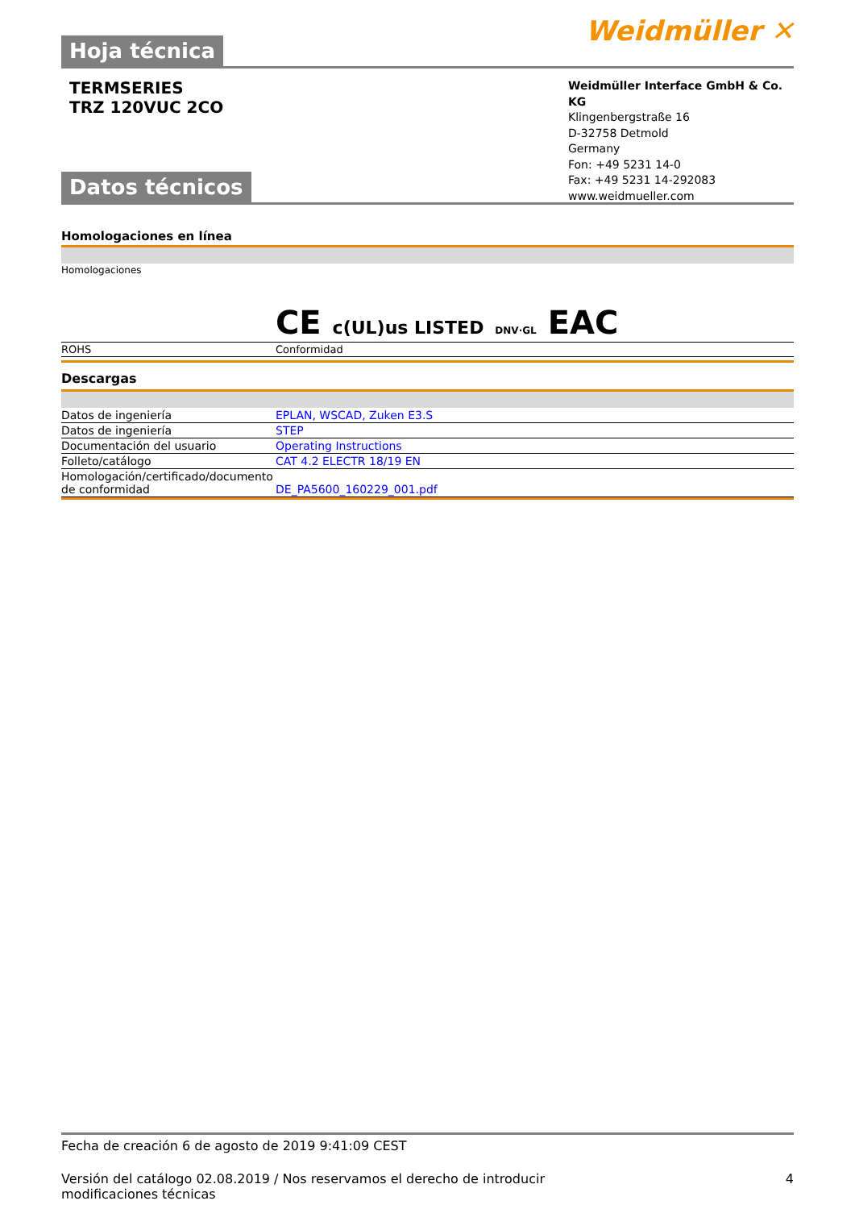Weidmüller ✕
Hoja técnica
TERMSERIES
TRZ 120VUC 2CO
Weidmüller Interface GmbH & Co. KG
Klingenbergstraße 16
D-32758 Detmold
Germany
Fon: +49 5231 14-0
Fax: +49 5231 14-292083
www.weidmueller.com
Datos técnicos
Homologaciones en línea
| Homologaciones | CE c(UL)us LISTED DNV·GL EAC |
| ROHS | Conformidad |
Descargas
| Datos de ingeniería | EPLAN, WSCAD, Zuken E3.S |
| Datos de ingeniería | STEP |
| Documentación del usuario | Operating Instructions |
| Folleto/catálogo | CAT 4.2 ELECTR 18/19 EN |
| Homologación/certificado/documento de conformidad | DE_PA5600_160229_001.pdf |
Fecha de creación 6 de agosto de 2019 9:41:09 CEST
Versión del catálogo 02.08.2019 / Nos reservamos el derecho de introducir modificaciones técnicas 4